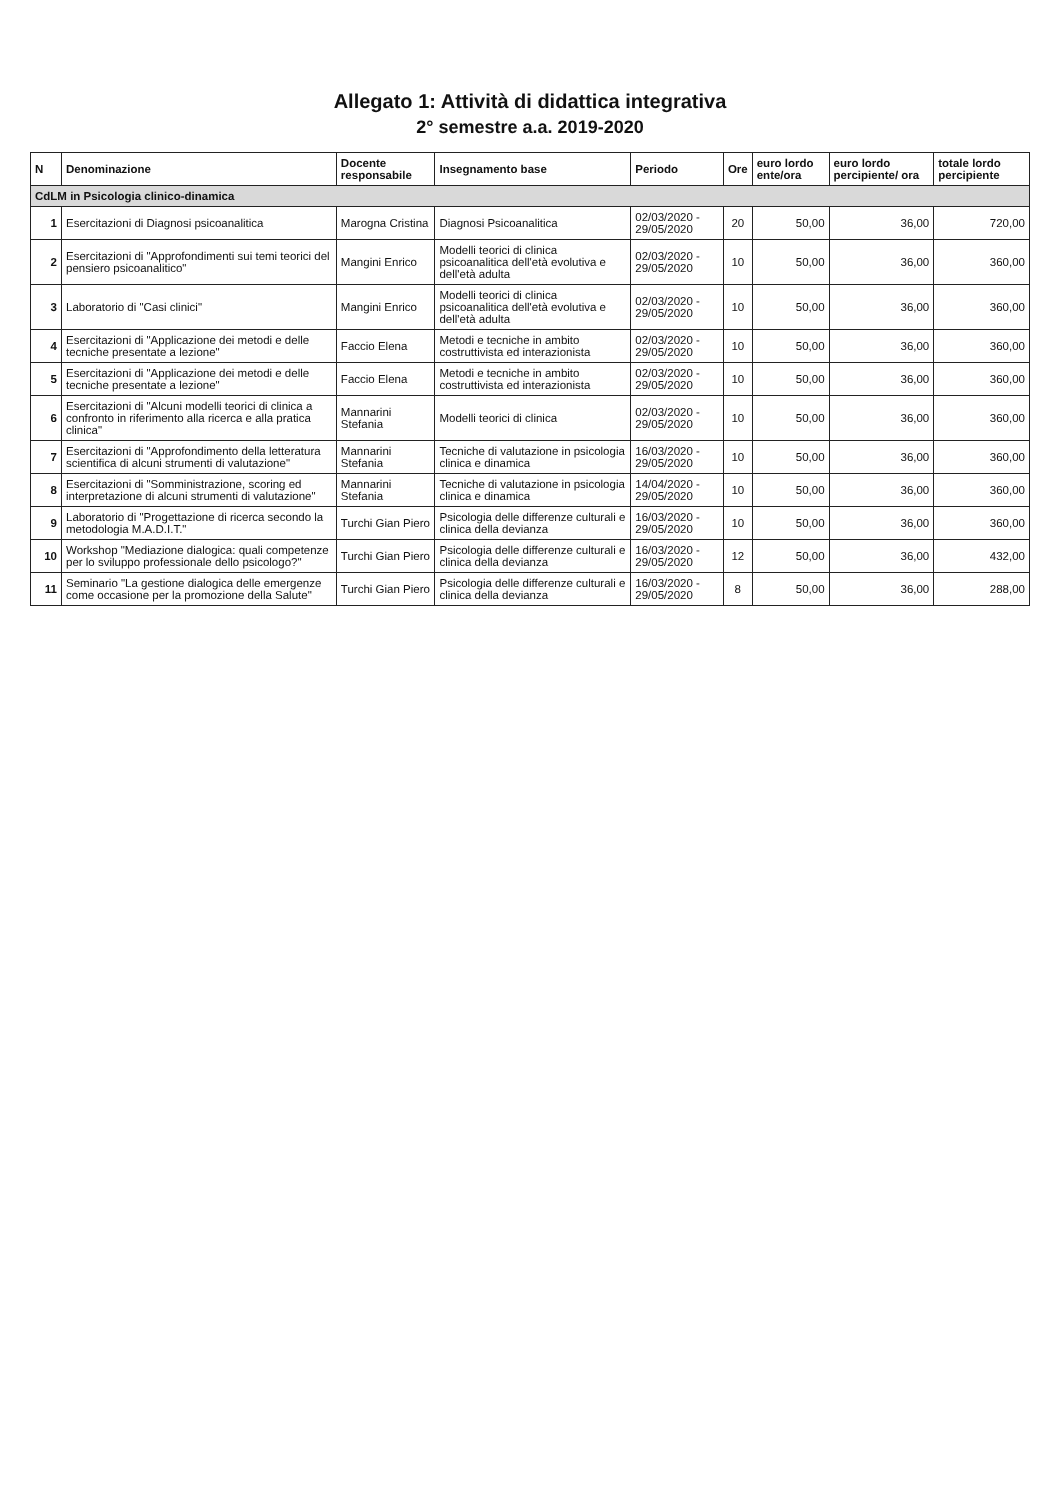Allegato 1: Attività di didattica integrativa
2° semestre a.a. 2019-2020
| N | Denominazione | Docente responsabile | Insegnamento base | Periodo | Ore | euro lordo ente/ora | euro lordo percipiente/ ora | totale lordo percipiente |
| --- | --- | --- | --- | --- | --- | --- | --- | --- |
| CdLM in Psicologia clinico-dinamica | | | | | | | | |
| 1 | Esercitazioni di Diagnosi psicoanalitica | Marogna Cristina | Diagnosi Psicoanalitica | 02/03/2020 - 29/05/2020 | 20 | 50,00 | 36,00 | 720,00 |
| 2 | Esercitazioni di "Approfondimenti sui temi teorici del pensiero psicoanalitico" | Mangini Enrico | Modelli teorici di clinica psicoanalitica dell'età evolutiva e dell'età adulta | 02/03/2020 - 29/05/2020 | 10 | 50,00 | 36,00 | 360,00 |
| 3 | Laboratorio di "Casi clinici" | Mangini Enrico | Modelli teorici di clinica psicoanalitica dell'età evolutiva e dell'età adulta | 02/03/2020 - 29/05/2020 | 10 | 50,00 | 36,00 | 360,00 |
| 4 | Esercitazioni di "Applicazione dei metodi e delle tecniche presentate a lezione" | Faccio Elena | Metodi e tecniche in ambito costruttivista ed interazionista | 02/03/2020 - 29/05/2020 | 10 | 50,00 | 36,00 | 360,00 |
| 5 | Esercitazioni di "Applicazione dei metodi e delle tecniche presentate a lezione" | Faccio Elena | Metodi e tecniche in ambito costruttivista ed interazionista | 02/03/2020 - 29/05/2020 | 10 | 50,00 | 36,00 | 360,00 |
| 6 | Esercitazioni di "Alcuni modelli teorici di clinica a confronto in riferimento alla ricerca e alla pratica clinica" | Mannarini Stefania | Modelli teorici di clinica | 02/03/2020 - 29/05/2020 | 10 | 50,00 | 36,00 | 360,00 |
| 7 | Esercitazioni di "Approfondimento della letteratura scientifica di alcuni strumenti di valutazione" | Mannarini Stefania | Tecniche di valutazione in psicologia clinica e dinamica | 16/03/2020 - 29/05/2020 | 10 | 50,00 | 36,00 | 360,00 |
| 8 | Esercitazioni di "Somministrazione, scoring ed interpretazione di alcuni strumenti di valutazione" | Mannarini Stefania | Tecniche di valutazione in psicologia clinica e dinamica | 14/04/2020 - 29/05/2020 | 10 | 50,00 | 36,00 | 360,00 |
| 9 | Laboratorio di "Progettazione di ricerca secondo la metodologia M.A.D.I.T." | Turchi Gian Piero | Psicologia delle differenze culturali e clinica della devianza | 16/03/2020 - 29/05/2020 | 10 | 50,00 | 36,00 | 360,00 |
| 10 | Workshop "Mediazione dialogica: quali competenze per lo sviluppo professionale dello psicologo?" | Turchi Gian Piero | Psicologia delle differenze culturali e clinica della devianza | 16/03/2020 - 29/05/2020 | 12 | 50,00 | 36,00 | 432,00 |
| 11 | Seminario "La gestione dialogica delle emergenze come occasione per la promozione della Salute" | Turchi Gian Piero | Psicologia delle differenze culturali e clinica della devianza | 16/03/2020 - 29/05/2020 | 8 | 50,00 | 36,00 | 288,00 |